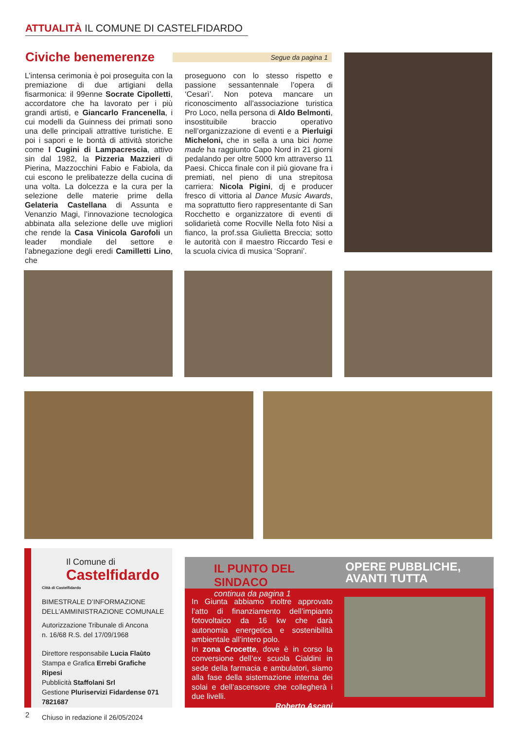ATTUALITÀ IL COMUNE DI CASTELFIDARDO
Civiche benemerenze Segue da pagina 1
L’intensa cerimonia è poi proseguita con la premiazione di due artigiani della fisarmonica: il 99enne Socrate Cipolletti, accordatore che ha lavorato per i più grandi artisti, e Giancarlo Francenella, i cui modelli da Guinness dei primati sono una delle principali attrattive turistiche. E poi i sapori e le bontà di attività storiche come I Cugini di Lampacrescia, attivo sin dal 1982, la Pizzeria Mazzieri di Pierina, Mazzocchini Fabio e Fabiola, da cui escono le prelibatezze della cucina di una volta. La dolcezza e la cura per la selezione delle materie prime della Gelateria Castellana di Assunta e Venanzio Magi, l’innovazione tecnologica abbinata alla selezione delle uve migliori che rende la Casa Vinicola Garofoli un leader mondiale del settore e l’abnegazione degli eredi Camilletti Lino, che
proseguono con lo stesso rispetto e passione sessantennale l’opera di ‘Cesarì’. Non poteva mancare un riconoscimento all’associazione turistica Pro Loco, nella persona di Aldo Belmonti, insostituibile braccio operativo nell’organizzazione di eventi e a Pierluigi Micheloni, che in sella a una bici home made ha raggiunto Capo Nord in 21 giorni pedalando per oltre 5000 km attraverso 11 Paesi. Chicca finale con il più giovane fra i premiati, nel pieno di una strepitosa carriera: Nicola Pigini, dj e producer fresco di vittoria al Dance Music Awards, ma soprattutto fiero rappresentante di San Rocchetto e organizzatore di eventi di solidarietà come Rocville Nella foto Nisi a fianco, la prof.ssa Giulietta Breccia; sotto le autorità con il maestro Riccardo Tesi e la scuola civica di musica ‘Soprani’.
Il Comune di
Castelfidardo
Città di Castelfidardo
BIMESTRALE D’INFORMAZIONE
DELL’AMMINISTRAZIONE COMUNALE
Autorizzazione Tribunale di Ancona
n. 16/68 R.S. del 17/09/1968
Direttore responsabile Lucia Flaùto
Stampa e Grafica Errebi Grafiche Ripesi
Pubblicità Staffolani Srl
Gestione Pluriservizi Fidardense 071 7821687
Chiuso in redazione il 26/05/2024
IL PUNTO DEL SINDACO
continua da pagina 1
OPERE PUBBLICHE,
AVANTI TUTTA
In Giunta abbiamo inoltre approvato l’atto di finanziamento dell’impianto fotovoltaico da 16 kw che darà autonomia energetica e sostenibilità ambientale all’intero polo.
In zona Crocette, dove è in corso la conversione dell’ex scuola Cialdini in sede della farmacia e ambulatori, siamo alla fase della sistemazione interna dei solai e dell’ascensore che collegherà i due livelli.
Roberto Ascani
2